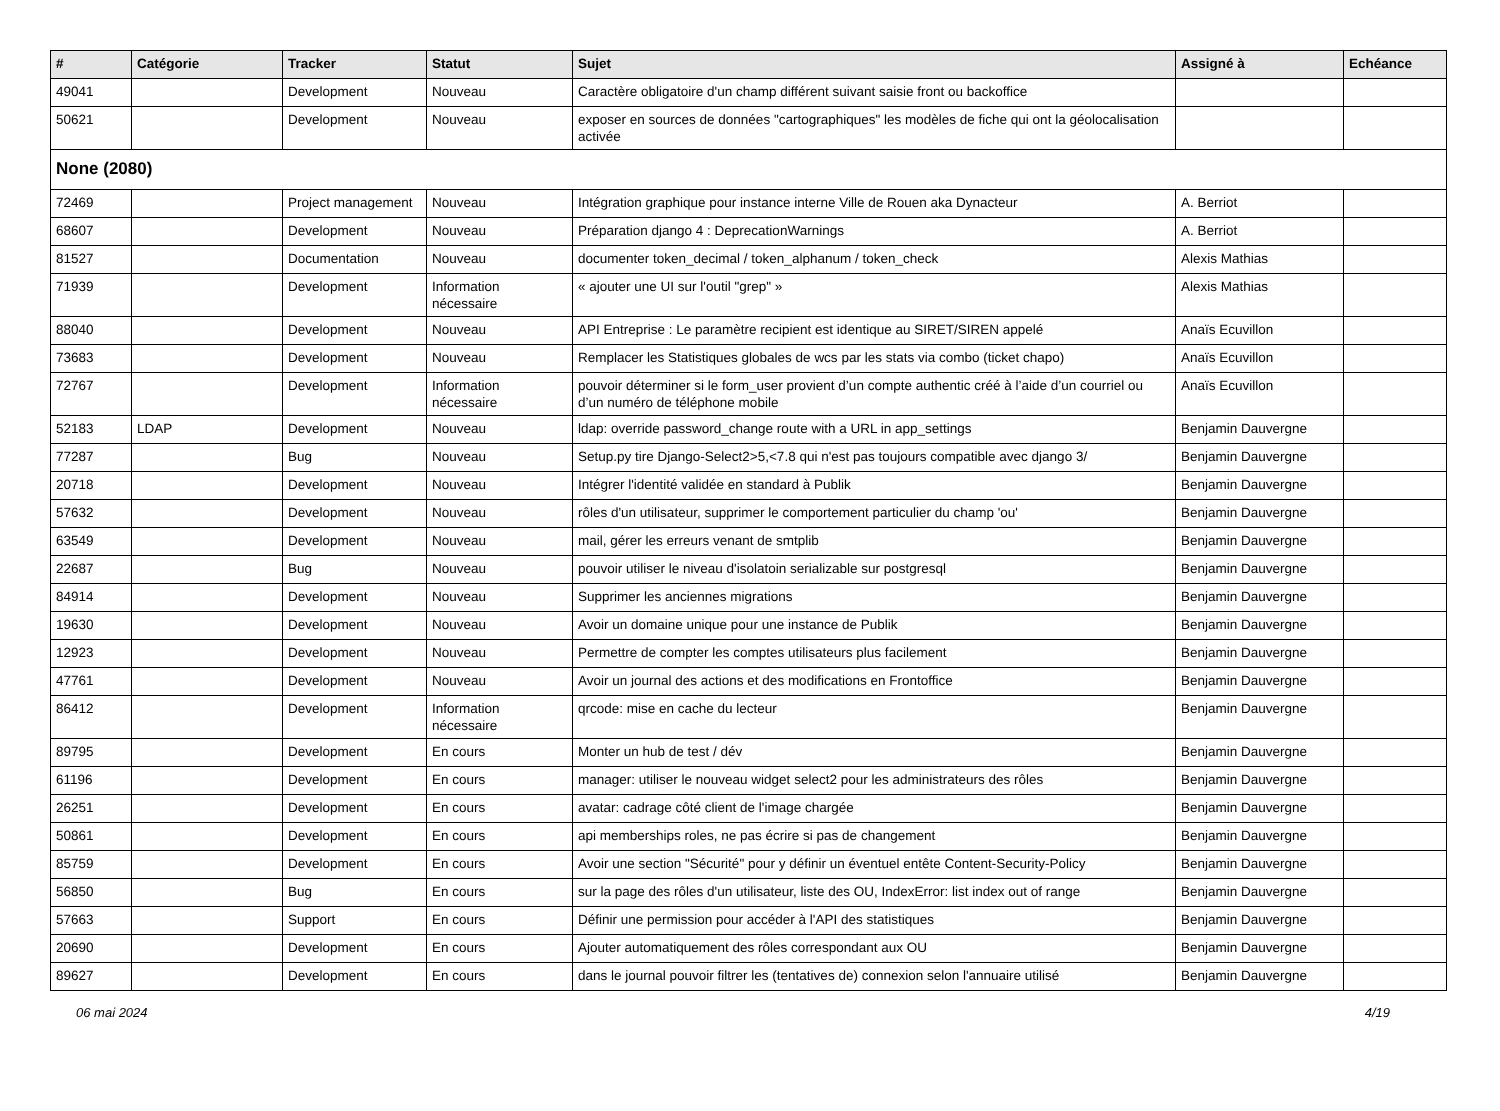| # | Catégorie | Tracker | Statut | Sujet | Assigné à | Echéance |
| --- | --- | --- | --- | --- | --- | --- |
| 49041 | | Development | Nouveau | Caractère obligatoire d'un champ différent suivant saisie front ou backoffice | | |
| 50621 | | Development | Nouveau | exposer en sources de données "cartographiques" les modèles de fiche qui ont la géolocalisation activée | | |
| None (2080) | | | | | | |
| 72469 | | Project management | Nouveau | Intégration graphique pour instance interne Ville de Rouen aka Dynacteur | A. Berriot | |
| 68607 | | Development | Nouveau | Préparation django 4 : DeprecationWarnings | A. Berriot | |
| 81527 | | Documentation | Nouveau | documenter token_decimal / token_alphanum / token_check | Alexis Mathias | |
| 71939 | | Development | Information nécessaire | « ajouter une UI sur l'outil "grep" » | Alexis Mathias | |
| 88040 | | Development | Nouveau | API Entreprise : Le paramètre recipient est identique au SIRET/SIREN appelé | Anaïs Ecuvillon | |
| 73683 | | Development | Nouveau | Remplacer les Statistiques globales de wcs par les stats via combo (ticket chapo) | Anaïs Ecuvillon | |
| 72767 | | Development | Information nécessaire | pouvoir déterminer si le form_user provient d’un compte authentic créé à l’aide d’un courriel ou d’un numéro de téléphone mobile | Anaïs Ecuvillon | |
| 52183 | LDAP | Development | Nouveau | ldap: override password_change route with a URL in app_settings | Benjamin Dauvergne | |
| 77287 | | Bug | Nouveau | Setup.py tire Django-Select2>5,<7.8 qui n'est pas toujours compatible avec django 3/ | Benjamin Dauvergne | |
| 20718 | | Development | Nouveau | Intégrer l'identité validée en standard à Publik | Benjamin Dauvergne | |
| 57632 | | Development | Nouveau | rôles d'un utilisateur, supprimer le comportement particulier du champ 'ou' | Benjamin Dauvergne | |
| 63549 | | Development | Nouveau | mail, gérer les erreurs venant de smtplib | Benjamin Dauvergne | |
| 22687 | | Bug | Nouveau | pouvoir utiliser le niveau d'isolatoin serializable sur postgresql | Benjamin Dauvergne | |
| 84914 | | Development | Nouveau | Supprimer les anciennes migrations | Benjamin Dauvergne | |
| 19630 | | Development | Nouveau | Avoir un domaine unique pour une instance de Publik | Benjamin Dauvergne | |
| 12923 | | Development | Nouveau | Permettre de compter les comptes utilisateurs plus facilement | Benjamin Dauvergne | |
| 47761 | | Development | Nouveau | Avoir un journal des actions et des modifications en Frontoffice | Benjamin Dauvergne | |
| 86412 | | Development | Information nécessaire | qrcode: mise en cache du lecteur | Benjamin Dauvergne | |
| 89795 | | Development | En cours | Monter un hub de test / dév | Benjamin Dauvergne | |
| 61196 | | Development | En cours | manager: utiliser le nouveau widget select2 pour les administrateurs des rôles | Benjamin Dauvergne | |
| 26251 | | Development | En cours | avatar: cadrage côté client de l'image chargée | Benjamin Dauvergne | |
| 50861 | | Development | En cours | api memberships roles, ne pas écrire si pas de changement | Benjamin Dauvergne | |
| 85759 | | Development | En cours | Avoir une section "Sécurité" pour y définir un éventuel entête Content-Security-Policy | Benjamin Dauvergne | |
| 56850 | | Bug | En cours | sur la page des rôles d'un utilisateur, liste des OU, IndexError: list index out of range | Benjamin Dauvergne | |
| 57663 | | Support | En cours | Définir une permission pour accéder à l'API des statistiques | Benjamin Dauvergne | |
| 20690 | | Development | En cours | Ajouter automatiquement des rôles correspondant aux OU | Benjamin Dauvergne | |
| 89627 | | Development | En cours | dans le journal pouvoir filtrer les (tentatives de) connexion selon l'annuaire utilisé | Benjamin Dauvergne | |
06 mai 2024 4/19